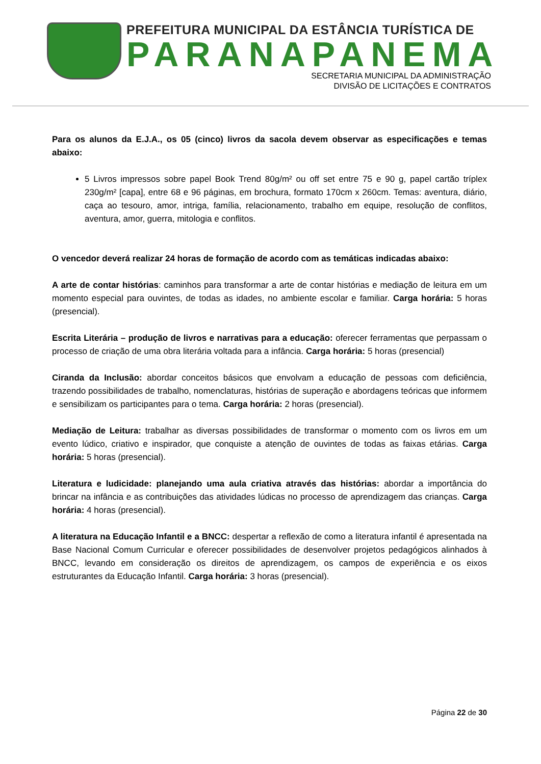PREFEITURA MUNICIPAL DA ESTÂNCIA TURÍSTICA DE
PARANAPANEMA
SECRETARIA MUNICIPAL DA ADMINISTRAÇÃO
DIVISÃO DE LICITAÇÕES E CONTRATOS
Para os alunos da E.J.A., os 05 (cinco) livros da sacola devem observar as especificações e temas abaixo:
5 Livros impressos sobre papel Book Trend 80g/m² ou off set entre 75 e 90 g, papel cartão tríplex 230g/m² [capa], entre 68 e 96 páginas, em brochura, formato 170cm x 260cm. Temas: aventura, diário, caça ao tesouro, amor, intriga, família, relacionamento, trabalho em equipe, resolução de conflitos, aventura, amor, guerra, mitologia e conflitos.
O vencedor deverá realizar 24 horas de formação de acordo com as temáticas indicadas abaixo:
A arte de contar histórias: caminhos para transformar a arte de contar histórias e mediação de leitura em um momento especial para ouvintes, de todas as idades, no ambiente escolar e familiar. Carga horária: 5 horas (presencial).
Escrita Literária – produção de livros e narrativas para a educação: oferecer ferramentas que perpassam o processo de criação de uma obra literária voltada para a infância. Carga horária: 5 horas (presencial)
Ciranda da Inclusão: abordar conceitos básicos que envolvam a educação de pessoas com deficiência, trazendo possibilidades de trabalho, nomenclaturas, histórias de superação e abordagens teóricas que informem e sensibilizam os participantes para o tema. Carga horária: 2 horas (presencial).
Mediação de Leitura: trabalhar as diversas possibilidades de transformar o momento com os livros em um evento lúdico, criativo e inspirador, que conquiste a atenção de ouvintes de todas as faixas etárias. Carga horária: 5 horas (presencial).
Literatura e ludicidade: planejando uma aula criativa através das histórias: abordar a importância do brincar na infância e as contribuições das atividades lúdicas no processo de aprendizagem das crianças. Carga horária: 4 horas (presencial).
A literatura na Educação Infantil e a BNCC: despertar a reflexão de como a literatura infantil é apresentada na Base Nacional Comum Curricular e oferecer possibilidades de desenvolver projetos pedagógicos alinhados à BNCC, levando em consideração os direitos de aprendizagem, os campos de experiência e os eixos estruturantes da Educação Infantil. Carga horária: 3 horas (presencial).
Página 22 de 30